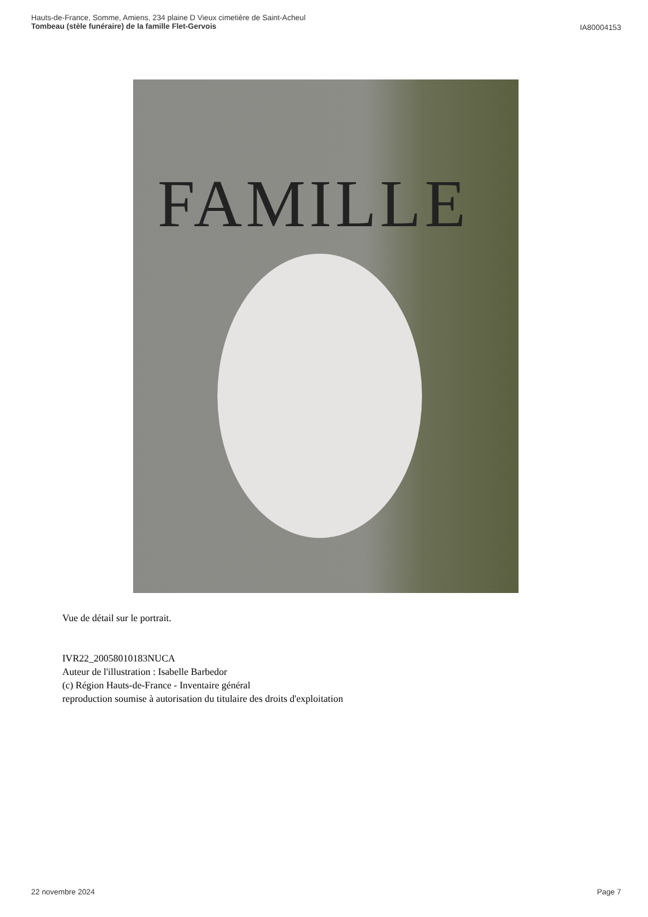Hauts-de-France, Somme, Amiens, 234 plaine D Vieux cimetière de Saint-Acheul
Tombeau (stèle funéraire) de la famille Flet-Gervois
IA80004153
FAMILLE
Vue de détail sur le portrait.
IVR22_20058010183NUCA
Auteur de l'illustration : Isabelle Barbedor
(c) Région Hauts-de-France - Inventaire général
reproduction soumise à autorisation du titulaire des droits d'exploitation
22 novembre 2024 Page 7